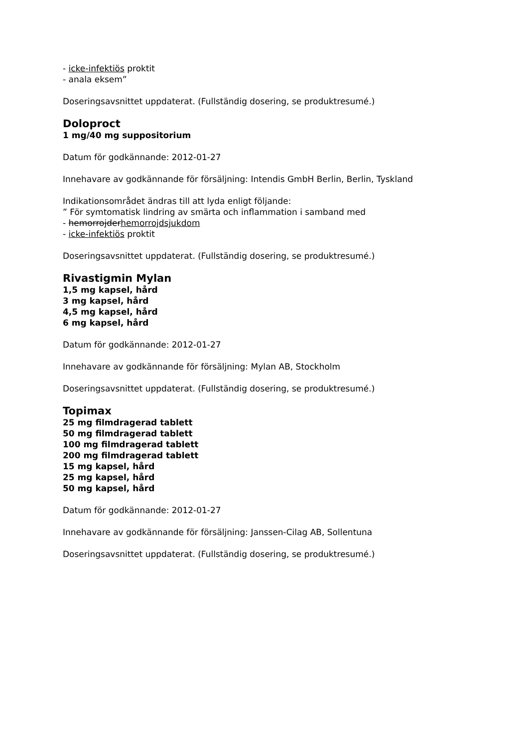- icke-infektiös proktit
- anala eksem”
Doseringsavsnittet uppdaterat. (Fullständig dosering, se produktresumé.)
Doloproct
1 mg/40 mg suppositorium
Datum för godkännande: 2012-01-27
Innehavare av godkännande för försäljning: Intendis GmbH Berlin, Berlin, Tyskland
Indikationsområdet ändras till att lyda enligt följande:
” För symtomatisk lindring av smärta och inflammation i samband med
- hemorrojderhemorrojdsjukdom
- icke-infektiös proktit
Doseringsavsnittet uppdaterat. (Fullständig dosering, se produktresumé.)
Rivastigmin Mylan
1,5 mg kapsel, hård
3 mg kapsel, hård
4,5 mg kapsel, hård
6 mg kapsel, hård
Datum för godkännande: 2012-01-27
Innehavare av godkännande för försäljning: Mylan AB, Stockholm
Doseringsavsnittet uppdaterat. (Fullständig dosering, se produktresumé.)
Topimax
25 mg filmdragerad tablett
50 mg filmdragerad tablett
100 mg filmdragerad tablett
200 mg filmdragerad tablett
15 mg kapsel, hård
25 mg kapsel, hård
50 mg kapsel, hård
Datum för godkännande: 2012-01-27
Innehavare av godkännande för försäljning: Janssen-Cilag AB, Sollentuna
Doseringsavsnittet uppdaterat. (Fullständig dosering, se produktresumé.)